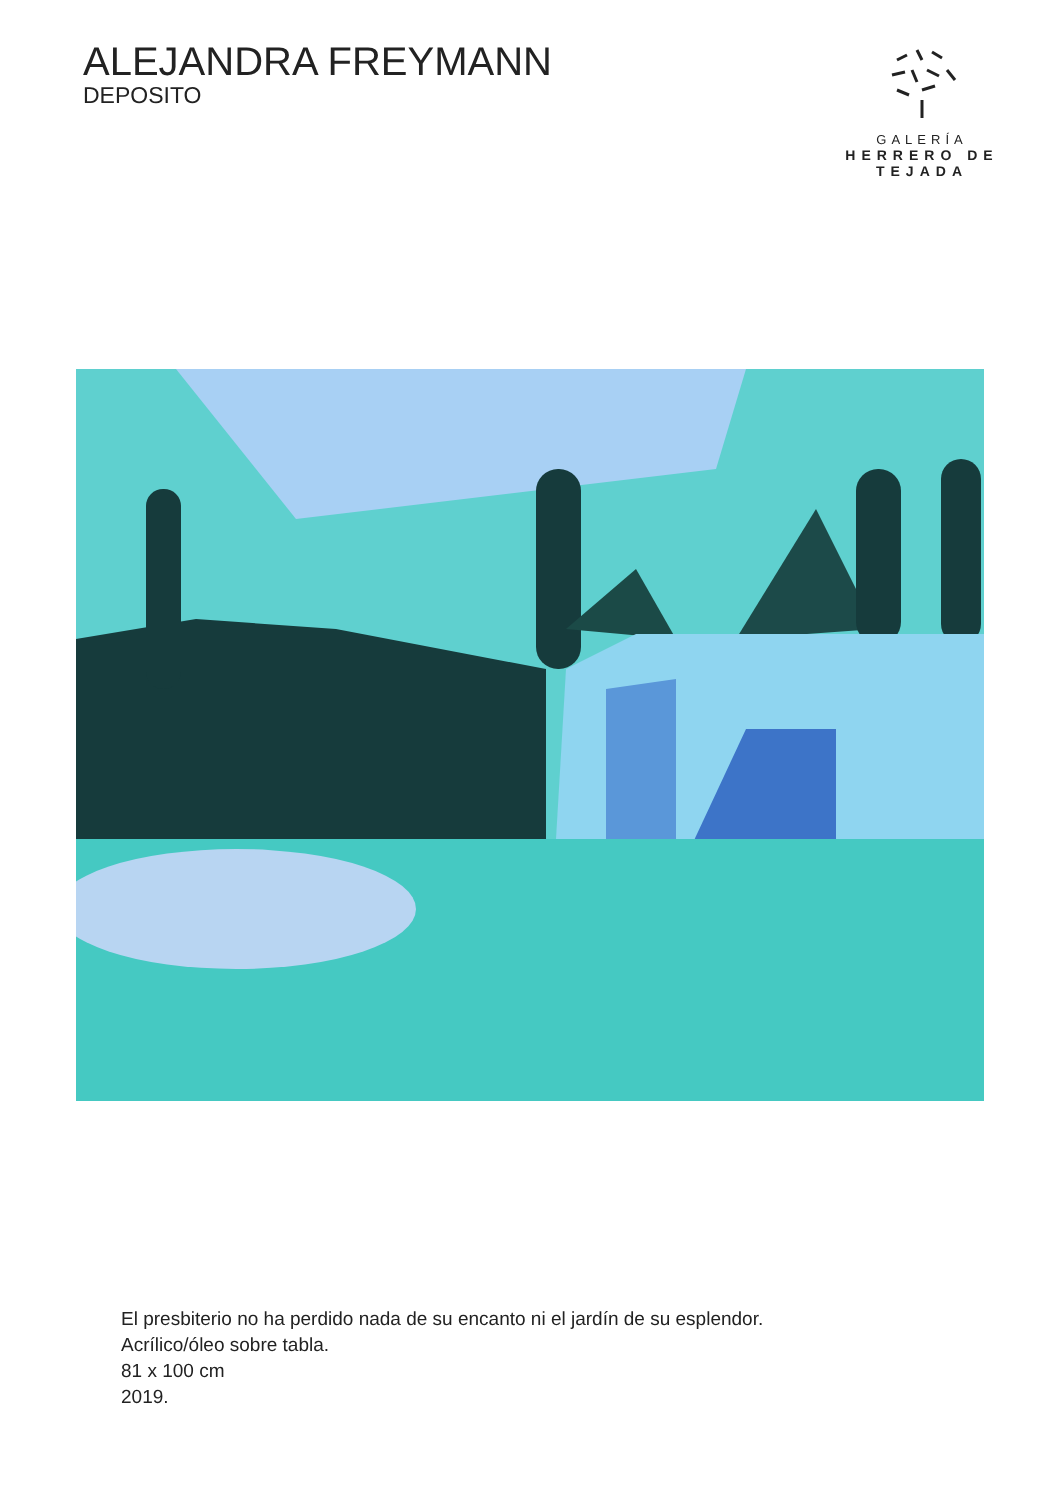ALEJANDRA FREYMANN
DEPOSITO
GALERÍA
HERRERO DE TEJADA
El presbiterio no ha perdido nada de su encanto ni el jardín de su esplendor.
Acrílico/óleo sobre tabla.
81 x 100 cm
2019.